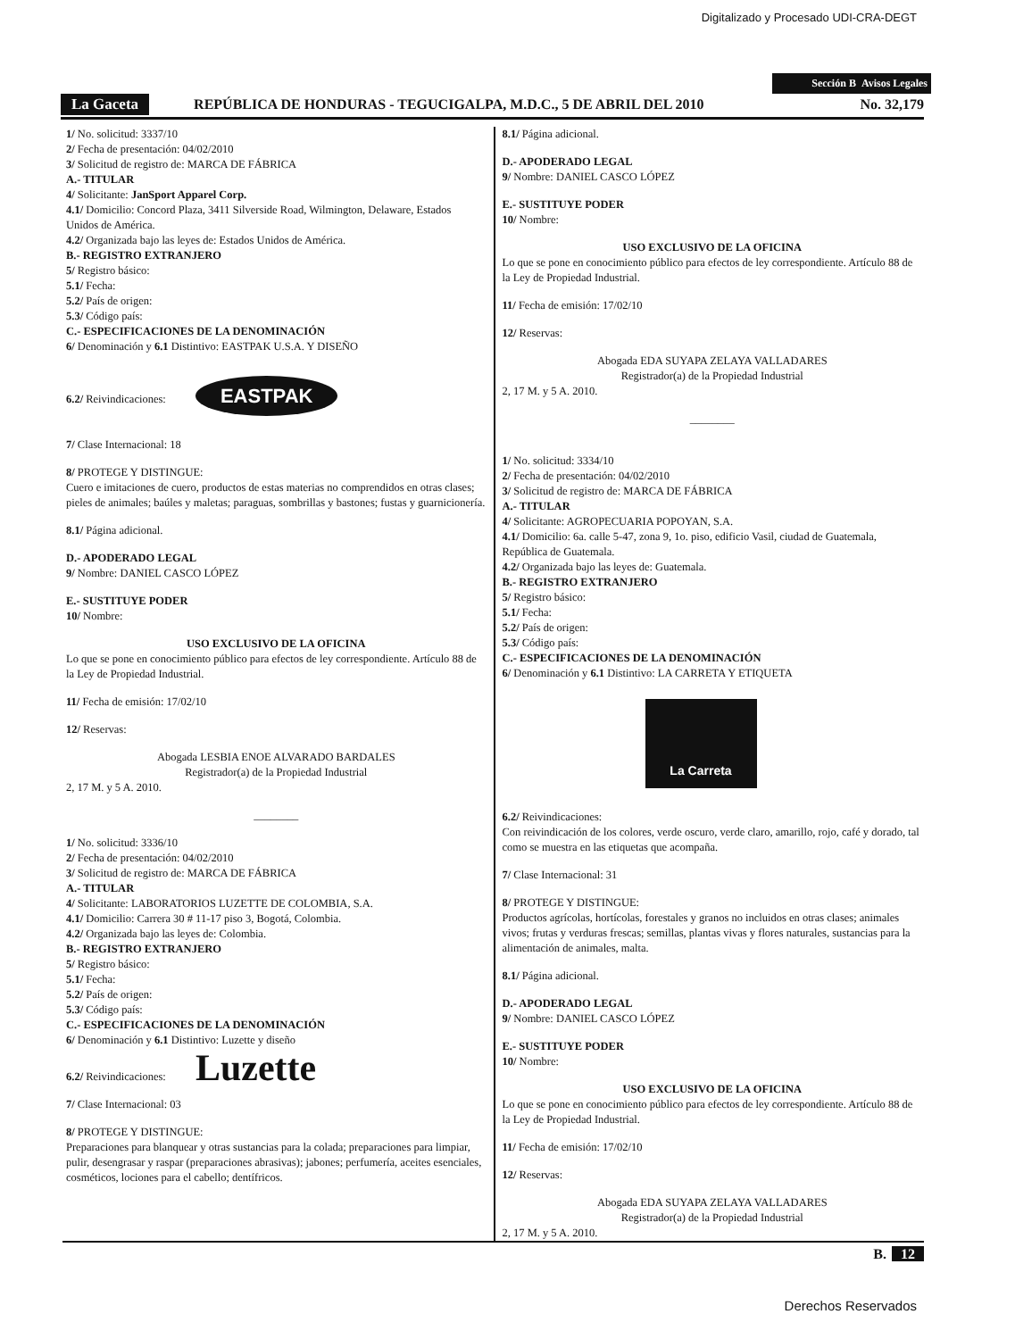Digitalizado y Procesado UDI-CRA-DEGT
Sección B Avisos Legales
La Gaceta REPÚBLICA DE HONDURAS - TEGUCIGALPA, M.D.C., 5 DE ABRIL DEL 2010 No. 32,179
1/ No. solicitud: 3337/10
2/ Fecha de presentación: 04/02/2010
3/ Solicitud de registro de: MARCA DE FÁBRICA
A.- TITULAR
4/ Solicitante: JanSport Apparel Corp.
4.1/ Domicilio: Concord Plaza, 3411 Silverside Road, Wilmington, Delaware, Estados Unidos de América.
4.2/ Organizada bajo las leyes de: Estados Unidos de América.
B.- REGISTRO EXTRANJERO
5/ Registro básico:
5.1/ Fecha:
5.2/ País de origen:
5.3/ Código país:
C.- ESPECIFICACIONES DE LA DENOMINACIÓN
6/ Denominación y 6.1 Distintivo: EASTPAK U.S.A. Y DISEÑO
6.2/ Reivindicaciones: EASTPAK
7/ Clase Internacional: 18
8/ PROTEGE Y DISTINGUE:
Cuero e imitaciones de cuero, productos de estas materias no comprendidos en otras clases; pieles de animales; baúles y maletas; paraguas, sombrillas y bastones; fustas y guarnicionería.
8.1/ Página adicional.
D.- APODERADO LEGAL
9/ Nombre: DANIEL CASCO LÓPEZ
E.- SUSTITUYE PODER
10/ Nombre:
USO EXCLUSIVO DE LA OFICINA
Lo que se pone en conocimiento público para efectos de ley correspondiente. Artículo 88 de la Ley de Propiedad Industrial.
11/ Fecha de emisión: 17/02/10
12/ Reservas:
Abogada LESBIA ENOE ALVARADO BARDALES
Registrador(a) de la Propiedad Industrial
2, 17 M. y 5 A. 2010.
________
1/ No. solicitud: 3336/10
2/ Fecha de presentación: 04/02/2010
3/ Solicitud de registro de: MARCA DE FÁBRICA
A.- TITULAR
4/ Solicitante: LABORATORIOS LUZETTE DE COLOMBIA, S.A.
4.1/ Domicilio: Carrera 30 # 11-17 piso 3, Bogotá, Colombia.
4.2/ Organizada bajo las leyes de: Colombia.
B.- REGISTRO EXTRANJERO
5/ Registro básico:
5.1/ Fecha:
5.2/ País de origen:
5.3/ Código país:
C.- ESPECIFICACIONES DE LA DENOMINACIÓN
6/ Denominación y 6.1 Distintivo: Luzette y diseño
6.2/ Reivindicaciones: Luzette
7/ Clase Internacional: 03
8/ PROTEGE Y DISTINGUE:
Preparaciones para blanquear y otras sustancias para la colada; preparaciones para limpiar, pulir, desengrasar y raspar (preparaciones abrasivas); jabones; perfumería, aceites esenciales, cosméticos, lociones para el cabello; dentífricos.
8.1/ Página adicional.
D.- APODERADO LEGAL
9/ Nombre: DANIEL CASCO LÓPEZ
E.- SUSTITUYE PODER
10/ Nombre:
USO EXCLUSIVO DE LA OFICINA
Lo que se pone en conocimiento público para efectos de ley correspondiente. Artículo 88 de la Ley de Propiedad Industrial.
11/ Fecha de emisión: 17/02/10
12/ Reservas:
Abogada EDA SUYAPA ZELAYA VALLADARES
Registrador(a) de la Propiedad Industrial
2, 17 M. y 5 A. 2010.
________
1/ No. solicitud: 3334/10
2/ Fecha de presentación: 04/02/2010
3/ Solicitud de registro de: MARCA DE FÁBRICA
A.- TITULAR
4/ Solicitante: AGROPECUARIA POPOYAN, S.A.
4.1/ Domicilio: 6a. calle 5-47, zona 9, 1o. piso, edificio Vasil, ciudad de Guatemala, República de Guatemala.
4.2/ Organizada bajo las leyes de: Guatemala.
B.- REGISTRO EXTRANJERO
5/ Registro básico:
5.1/ Fecha:
5.2/ País de origen:
5.3/ Código país:
C.- ESPECIFICACIONES DE LA DENOMINACIÓN
6/ Denominación y 6.1 Distintivo: LA CARRETA Y ETIQUETA
La Carreta
6.2/ Reivindicaciones:
Con reivindicación de los colores, verde oscuro, verde claro, amarillo, rojo, café y dorado, tal como se muestra en las etiquetas que acompaña.
7/ Clase Internacional: 31
8/ PROTEGE Y DISTINGUE:
Productos agrícolas, hortícolas, forestales y granos no incluidos en otras clases; animales vivos; frutas y verduras frescas; semillas, plantas vivas y flores naturales, sustancias para la alimentación de animales, malta.
8.1/ Página adicional.
D.- APODERADO LEGAL
9/ Nombre: DANIEL CASCO LÓPEZ
E.- SUSTITUYE PODER
10/ Nombre:
USO EXCLUSIVO DE LA OFICINA
Lo que se pone en conocimiento público para efectos de ley correspondiente. Artículo 88 de la Ley de Propiedad Industrial.
11/ Fecha de emisión: 17/02/10
12/ Reservas:
Abogada EDA SUYAPA ZELAYA VALLADARES
Registrador(a) de la Propiedad Industrial
2, 17 M. y 5 A. 2010.
B. 12
Derechos Reservados